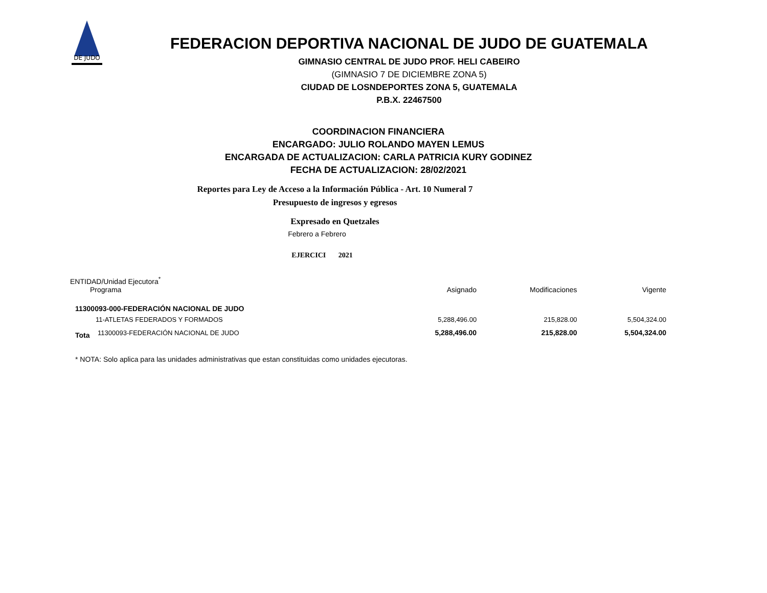DE JUDO
FEDERACION DEPORTIVA NACIONAL DE JUDO DE GUATEMALA
GIMNASIO CENTRAL DE JUDO PROF. HELI CABEIRO
(GIMNASIO 7 DE DICIEMBRE ZONA 5)
CIUDAD DE LOSNDEPORTES ZONA 5, GUATEMALA
P.B.X. 22467500
COORDINACION FINANCIERA
ENCARGADO: JULIO ROLANDO MAYEN LEMUS
ENCARGADA DE ACTUALIZACION: CARLA PATRICIA KURY GODINEZ
FECHA DE ACTUALIZACION: 28/02/2021
Reportes para Ley de Acceso a la Información Pública - Art. 10 Numeral 7
Presupuesto de ingresos y egresos
Expresado en Quetzales
Febrero a Febrero
EJERCICI 2021
| ENTIDAD/Unidad Ejecutora<sup>*</sup> Programa | | Asignado | Modificaciones | Vigente |
| 11300093-000-FEDERACIÓN NACIONAL DE JUDO | | | | |
| 11-ATLETAS FEDERADOS Y FORMADOS | | 5,288,496.00 | 215,828.00 | 5,504,324.00 |
| Tota | 11300093-FEDERACIÓN NACIONAL DE JUDO | 5,288,496.00 | 215,828.00 | 5,504,324.00 |
* NOTA: Solo aplica para las unidades administrativas que estan constituidas como unidades ejecutoras.